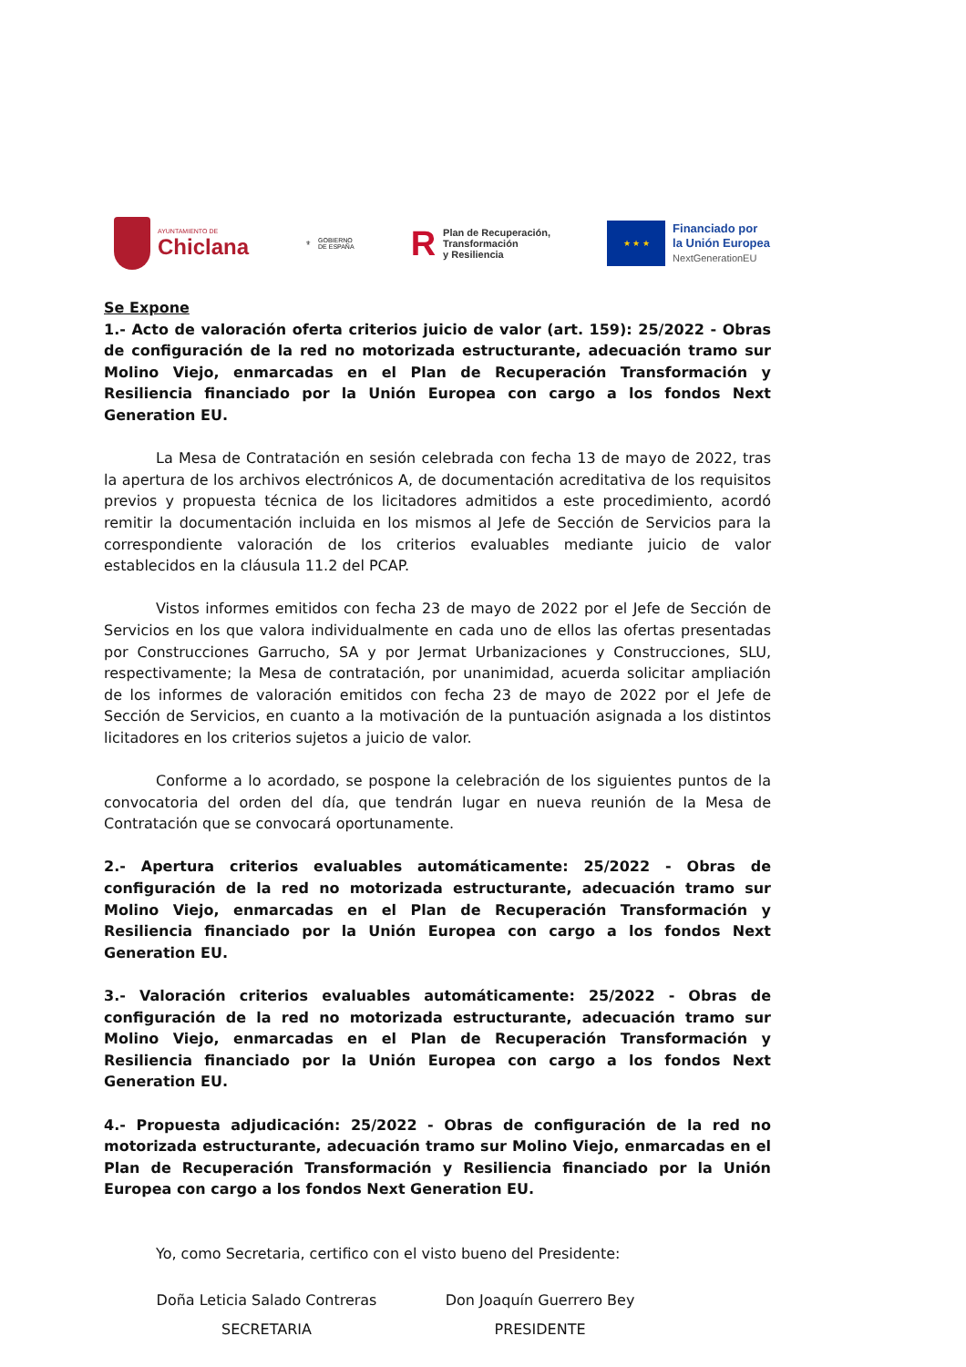AYUNTAMIENTO DE
Chiclana
⚜ GOBIERNO
DE ESPAÑA
R Plan de Recuperación,
Transformación
y Resiliencia
★ ★ ★
Financiado por
la Unión Europea
NextGenerationEU
Se Expone
1.- Acto de valoración oferta criterios juicio de valor (art. 159): 25/2022 - Obras de configuración de la red no motorizada estructurante, adecuación tramo sur Molino Viejo, enmarcadas en el Plan de Recuperación Transformación y Resiliencia financiado por la Unión Europea con cargo a los fondos Next Generation EU.
La Mesa de Contratación en sesión celebrada con fecha 13 de mayo de 2022, tras la apertura de los archivos electrónicos A, de documentación acreditativa de los requisitos previos y propuesta técnica de los licitadores admitidos a este procedimiento, acordó remitir la documentación incluida en los mismos al Jefe de Sección de Servicios para la correspondiente valoración de los criterios evaluables mediante juicio de valor establecidos en la cláusula 11.2 del PCAP.
Vistos informes emitidos con fecha 23 de mayo de 2022 por el Jefe de Sección de Servicios en los que valora individualmente en cada uno de ellos las ofertas presentadas por Construcciones Garrucho, SA y por Jermat Urbanizaciones y Construcciones, SLU, respectivamente; la Mesa de contratación, por unanimidad, acuerda solicitar ampliación de los informes de valoración emitidos con fecha 23 de mayo de 2022 por el Jefe de Sección de Servicios, en cuanto a la motivación de la puntuación asignada a los distintos licitadores en los criterios sujetos a juicio de valor.
Conforme a lo acordado, se pospone la celebración de los siguientes puntos de la convocatoria del orden del día, que tendrán lugar en nueva reunión de la Mesa de Contratación que se convocará oportunamente.
2.- Apertura criterios evaluables automáticamente: 25/2022 - Obras de configuración de la red no motorizada estructurante, adecuación tramo sur Molino Viejo, enmarcadas en el Plan de Recuperación Transformación y Resiliencia financiado por la Unión Europea con cargo a los fondos Next Generation EU.
3.- Valoración criterios evaluables automáticamente: 25/2022 - Obras de configuración de la red no motorizada estructurante, adecuación tramo sur Molino Viejo, enmarcadas en el Plan de Recuperación Transformación y Resiliencia financiado por la Unión Europea con cargo a los fondos Next Generation EU.
4.- Propuesta adjudicación: 25/2022 - Obras de configuración de la red no motorizada estructurante, adecuación tramo sur Molino Viejo, enmarcadas en el Plan de Recuperación Transformación y Resiliencia financiado por la Unión Europea con cargo a los fondos Next Generation EU.
Yo, como Secretaria, certifico con el visto bueno del Presidente:
Doña Leticia Salado Contreras
SECRETARIA
Don Joaquín Guerrero Bey
PRESIDENTE